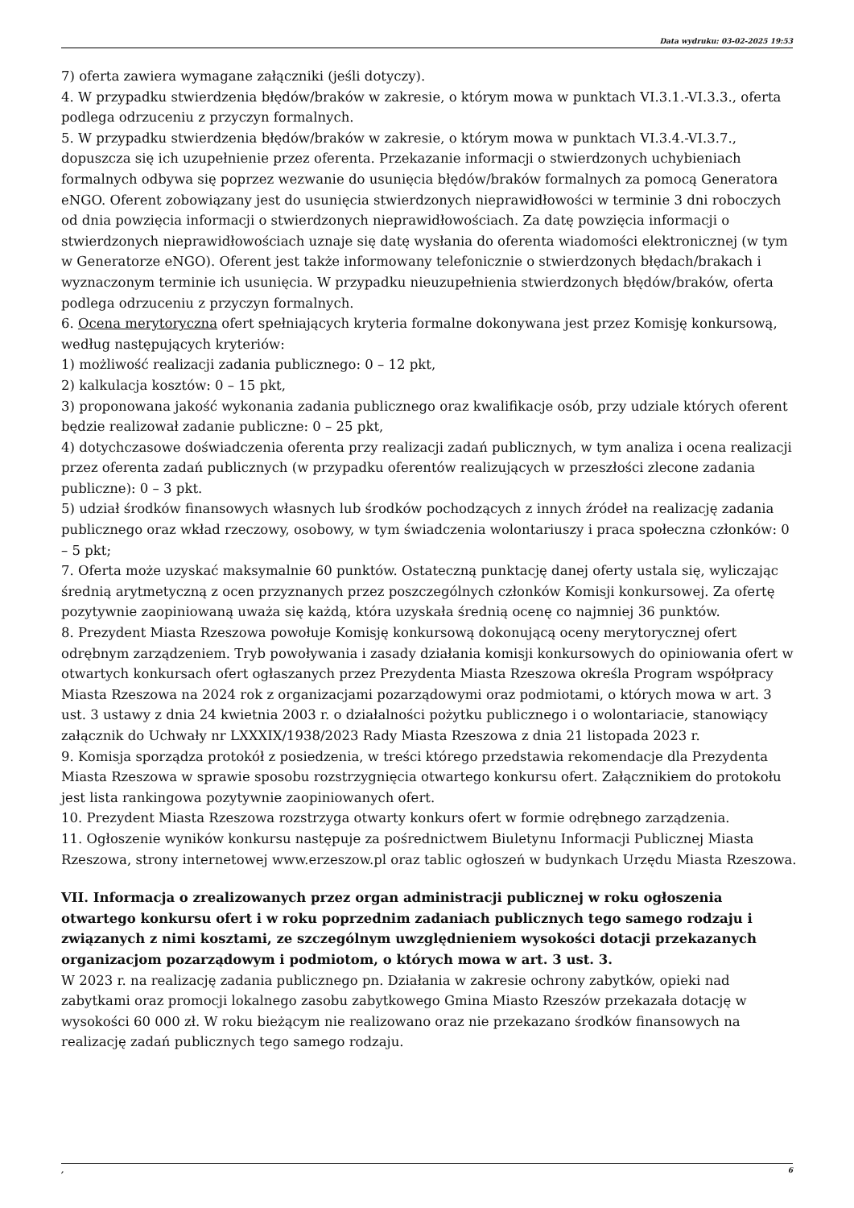Data wydruku: 03-02-2025 19:53
7) oferta zawiera wymagane załączniki (jeśli dotyczy).
4. W przypadku stwierdzenia błędów/braków w zakresie, o którym mowa w punktach VI.3.1.-VI.3.3., oferta podlega odrzuceniu z przyczyn formalnych.
5. W przypadku stwierdzenia błędów/braków w zakresie, o którym mowa w punktach VI.3.4.-VI.3.7., dopuszcza się ich uzupełnienie przez oferenta. Przekazanie informacji o stwierdzonych uchybieniach formalnych odbywa się poprzez wezwanie do usunięcia błędów/braków formalnych za pomocą Generatora eNGO. Oferent zobowiązany jest do usunięcia stwierdzonych nieprawidłowości w terminie 3 dni roboczych od dnia powzięcia informacji o stwierdzonych nieprawidłowościach. Za datę powzięcia informacji o stwierdzonych nieprawidłowościach uznaje się datę wysłania do oferenta wiadomości elektronicznej (w tym w Generatorze eNGO). Oferent jest także informowany telefonicznie o stwierdzonych błędach/brakach i wyznaczonym terminie ich usunięcia. W przypadku nieuzupełnienia stwierdzonych błędów/braków, oferta podlega odrzuceniu z przyczyn formalnych.
6. Ocena merytoryczna ofert spełniających kryteria formalne dokonywana jest przez Komisję konkursową, według następujących kryteriów:
1) możliwość realizacji zadania publicznego: 0 – 12 pkt,
2) kalkulacja kosztów: 0 – 15 pkt,
3) proponowana jakość wykonania zadania publicznego oraz kwalifikacje osób, przy udziale których oferent będzie realizował zadanie publiczne: 0 – 25 pkt,
4) dotychczasowe doświadczenia oferenta przy realizacji zadań publicznych, w tym analiza i ocena realizacji przez oferenta zadań publicznych (w przypadku oferentów realizujących w przeszłości zlecone zadania publiczne): 0 – 3 pkt.
5) udział środków finansowych własnych lub środków pochodzących z innych źródeł na realizację zadania publicznego oraz wkład rzeczowy, osobowy, w tym świadczenia wolontariuszy i praca społeczna członków: 0 – 5 pkt;
7. Oferta może uzyskać maksymalnie 60 punktów. Ostateczną punktację danej oferty ustala się, wyliczając średnią arytmetyczną z ocen przyznanych przez poszczególnych członków Komisji konkursowej. Za ofertę pozytywnie zaopiniowaną uważa się każdą, która uzyskała średnią ocenę co najmniej 36 punktów.
8. Prezydent Miasta Rzeszowa powołuje Komisję konkursową dokonującą oceny merytorycznej ofert odrębnym zarządzeniem. Tryb powoływania i zasady działania komisji konkursowych do opiniowania ofert w otwartych konkursach ofert ogłaszanych przez Prezydenta Miasta Rzeszowa określa Program współpracy Miasta Rzeszowa na 2024 rok z organizacjami pozarządowymi oraz podmiotami, o których mowa w art. 3 ust. 3 ustawy z dnia 24 kwietnia 2003 r. o działalności pożytku publicznego i o wolontariacie, stanowiący załącznik do Uchwały nr LXXXIX/1938/2023 Rady Miasta Rzeszowa z dnia 21 listopada 2023 r.
9. Komisja sporządza protokół z posiedzenia, w treści którego przedstawia rekomendacje dla Prezydenta Miasta Rzeszowa w sprawie sposobu rozstrzygnięcia otwartego konkursu ofert. Załącznikiem do protokołu jest lista rankingowa pozytywnie zaopiniowanych ofert.
10. Prezydent Miasta Rzeszowa rozstrzyga otwarty konkurs ofert w formie odrębnego zarządzenia.
11. Ogłoszenie wyników konkursu następuje za pośrednictwem Biuletynu Informacji Publicznej Miasta Rzeszowa, strony internetowej www.erzeszow.pl oraz tablic ogłoszeń w budynkach Urzędu Miasta Rzeszowa.
VII. Informacja o zrealizowanych przez organ administracji publicznej w roku ogłoszenia otwartego konkursu ofert i w roku poprzednim zadaniach publicznych tego samego rodzaju i związanych z nimi kosztami, ze szczególnym uwzględnieniem wysokości dotacji przekazanych organizacjom pozarządowym i podmiotom, o których mowa w art. 3 ust. 3.
W 2023 r. na realizację zadania publicznego pn. Działania w zakresie ochrony zabytków, opieki nad zabytkami oraz promocji lokalnego zasobu zabytkowego Gmina Miasto Rzeszów przekazała dotację w wysokości 60 000 zł. W roku bieżącym nie realizowano oraz nie przekazano środków finansowych na realizację zadań publicznych tego samego rodzaju.
, 6